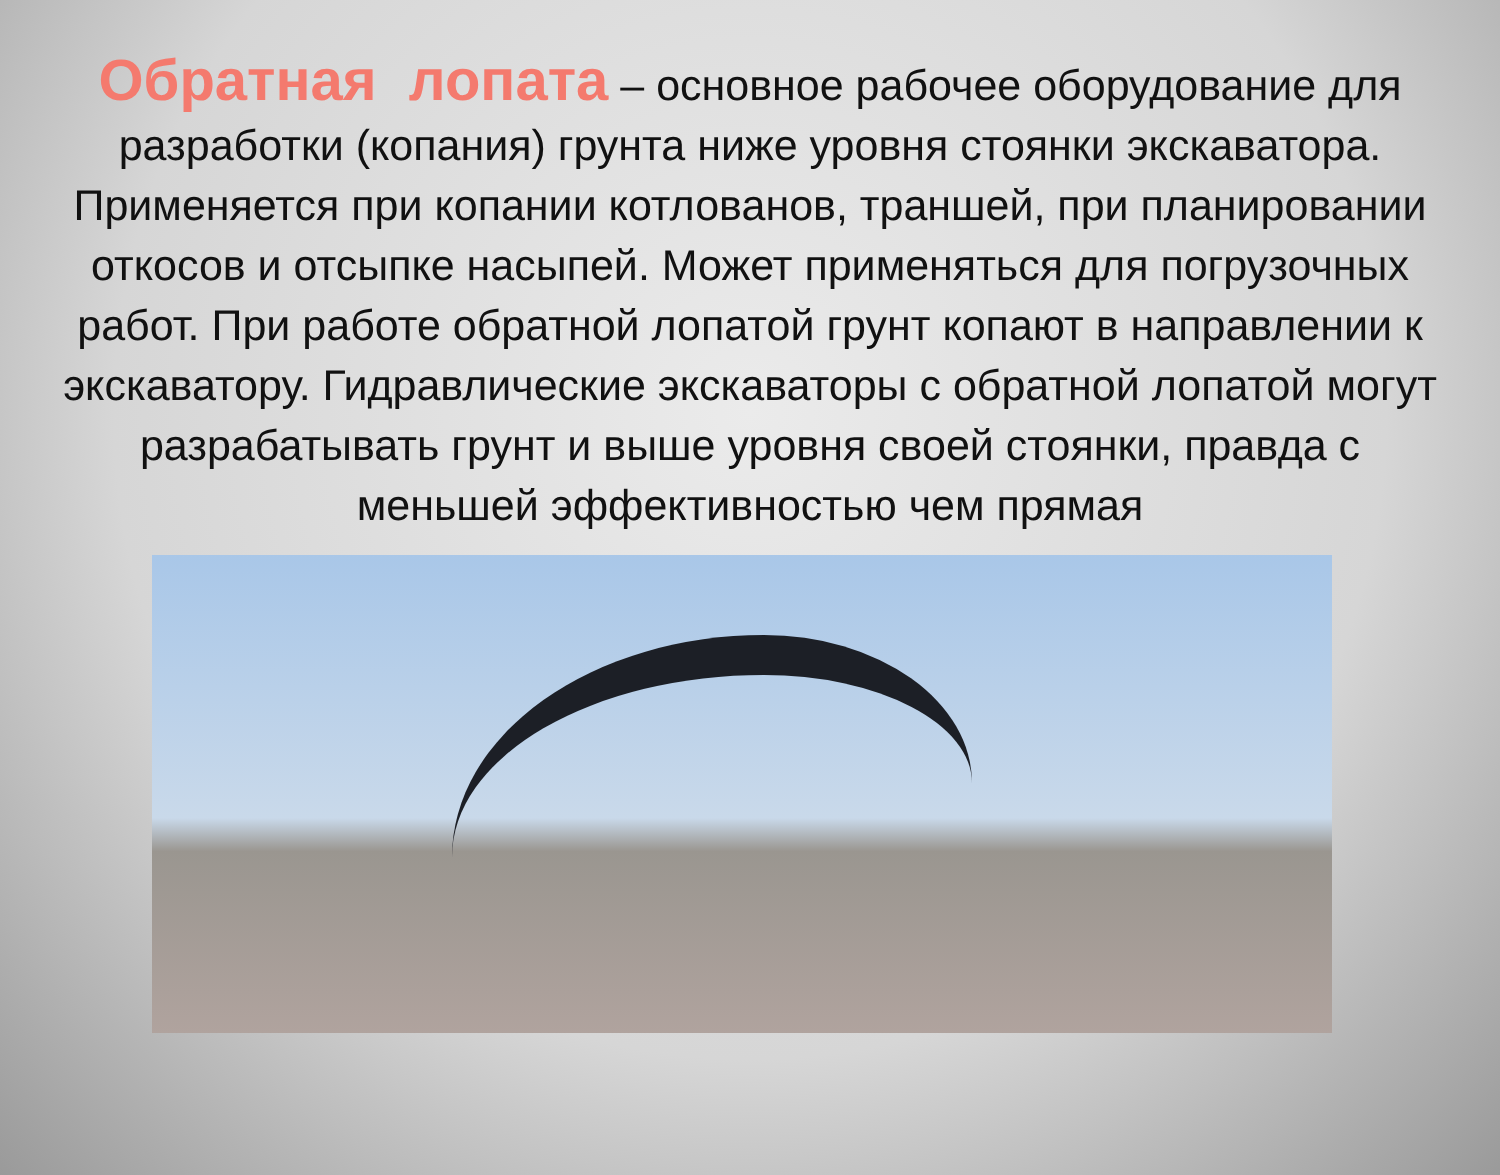Обратная лопата – основное рабочее оборудование для разработки (копания) грунта ниже уровня стоянки экскаватора. Применяется при копании котлованов, траншей, при планировании откосов и отсыпке насыпей. Может применяться для погрузочных работ. При работе обратной лопатой грунт копают в направлении к экскаватору. Гидравлические экскаваторы с обратной лопатой могут разрабатывать грунт и выше уровня своей стоянки, правда с меньшей эффективностью чем прямая